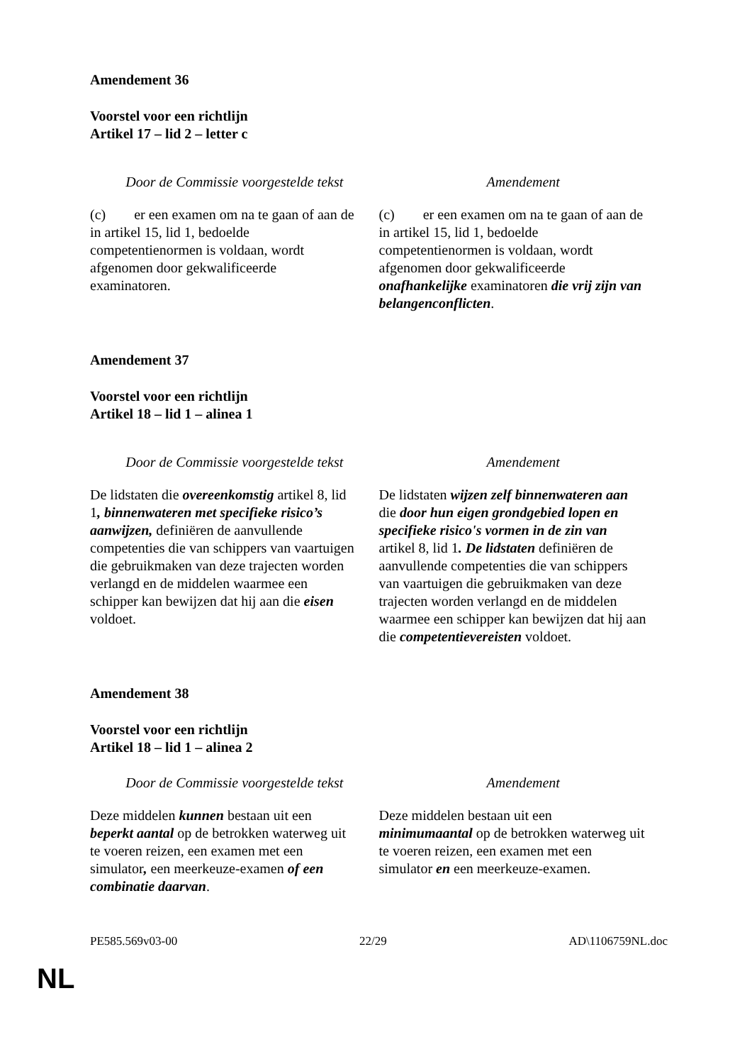Amendement 36
Voorstel voor een richtlijn
Artikel 17 – lid 2 – letter c
| Door de Commissie voorgestelde tekst | Amendement |
| --- | --- |
| (c) er een examen om na te gaan of aan de in artikel 15, lid 1, bedoelde competentienormen is voldaan, wordt afgenomen door gekwalificeerde examinatoren. | (c) er een examen om na te gaan of aan de in artikel 15, lid 1, bedoelde competentienormen is voldaan, wordt afgenomen door gekwalificeerde onafhankelijke examinatoren die vrij zijn van belangenconflicten . |
Amendement 37
Voorstel voor een richtlijn
Artikel 18 – lid 1 – alinea 1
| Door de Commissie voorgestelde tekst | Amendement |
| --- | --- |
| De lidstaten die overeenkomstig artikel 8, lid 1 , binnenwateren met specifieke risico’s aanwijzen, definiëren de aanvullende competenties die van schippers van vaartuigen die gebruikmaken van deze trajecten worden verlangd en de middelen waarmee een schipper kan bewijzen dat hij aan die eisen voldoet. | De lidstaten wijzen zelf binnenwateren aan die door hun eigen grondgebied lopen en specifieke risico's vormen in de zin van artikel 8, lid 1 . De lidstaten definiëren de aanvullende competenties die van schippers van vaartuigen die gebruikmaken van deze trajecten worden verlangd en de middelen waarmee een schipper kan bewijzen dat hij aan die competentievereisten voldoet. |
Amendement 38
Voorstel voor een richtlijn
Artikel 18 – lid 1 – alinea 2
| Door de Commissie voorgestelde tekst | Amendement |
| --- | --- |
| Deze middelen kunnen bestaan uit een beperkt aantal op de betrokken waterweg uit te voeren reizen, een examen met een simulator , een meerkeuze-examen of een combinatie daarvan . | Deze middelen bestaan uit een minimumaantal op de betrokken waterweg uit te voeren reizen, een examen met een simulator en een meerkeuze-examen. |
PE585.569v03-00 22/29 AD\1106759NL.doc
NL